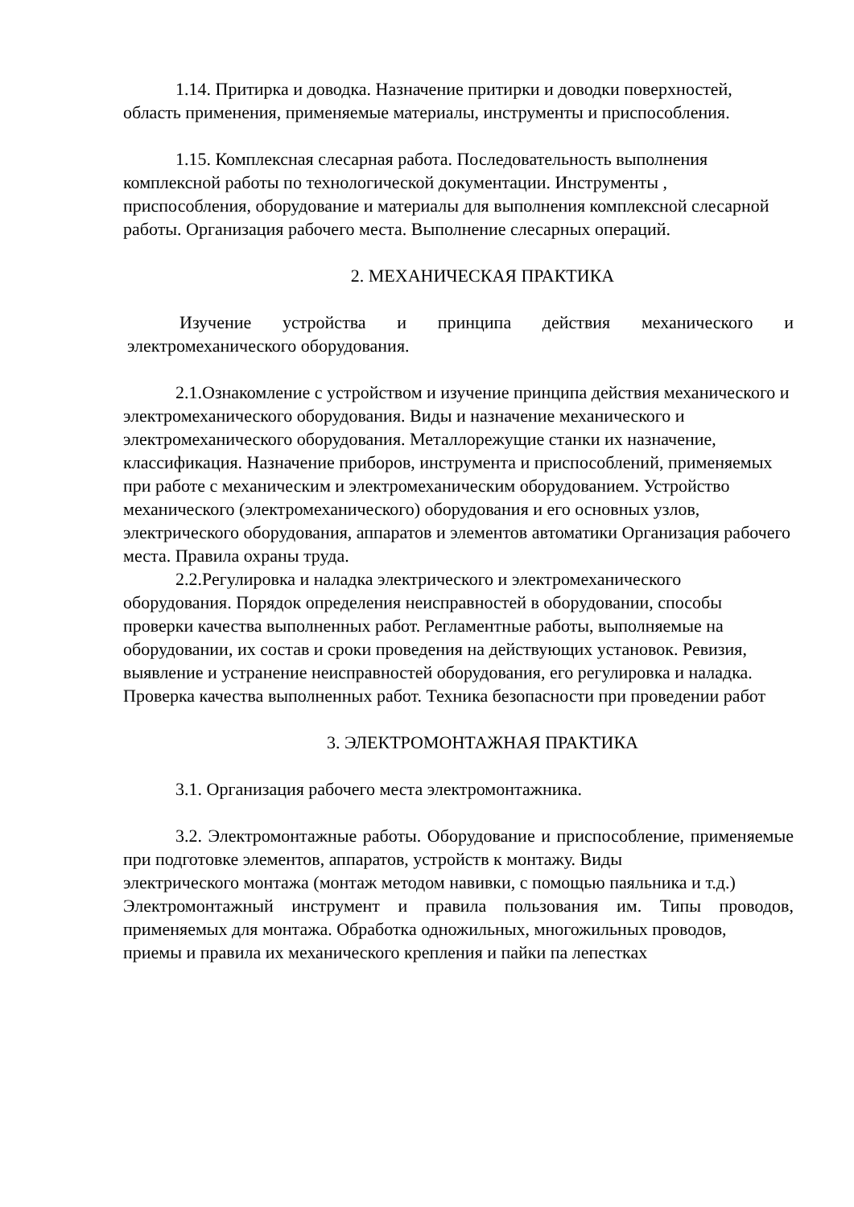1.14. Притирка и доводка. Назначение притирки и доводки поверхностей,
область применения, применяемые материалы, инструменты и приспособления.
1.15. Комплексная слесарная работа. Последовательность выполнения комплексной работы по технологической документации. Инструменты , приспособления, оборудование и материалы для выполнения комплексной слесарной работы. Организация рабочего места. Выполнение слесарных операций.
2. МЕХАНИЧЕСКАЯ ПРАКТИКА
Изучение устройства и принципа действия механического и электромеханического оборудования.
2.1.Ознакомление с устройством и изучение принципа действия механического и электромеханического оборудования. Виды и назначение механического и электромеханического оборудования. Металлорежущие станки их назначение, классификация. Назначение приборов, инструмента и приспособлений, применяемых при работе с механическим и электромеханическим оборудованием. Устройство механического (электромеханического) оборудования и его основных узлов, электрического оборудования, аппаратов и элементов автоматики Организация рабочего места. Правила охраны труда.
2.2.Регулировка и наладка электрического и электромеханического оборудования. Порядок определения неисправностей в оборудовании, способы проверки качества выполненных работ. Регламентные работы, выполняемые на оборудовании, их состав и сроки проведения на действующих установок. Ревизия, выявление и устранение неисправностей оборудования, его регулировка и наладка. Проверка качества выполненных работ. Техника безопасности при проведении работ
3. ЭЛЕКТРОМОНТАЖНАЯ ПРАКТИКА
3.1. Организация рабочего места электромонтажника.
3.2. Электромонтажные работы. Оборудование и приспособление, применяемые при подготовке элементов, аппаратов, устройств к монтажу. Виды
электрического монтажа (монтаж методом навивки, с помощью паяльника и т.д.)
Электромонтажный инструмент и правила пользования им. Типы проводов, применяемых для монтажа. Обработка одножильных, многожильных проводов,
приемы и правила их механического крепления и пайки па лепестках